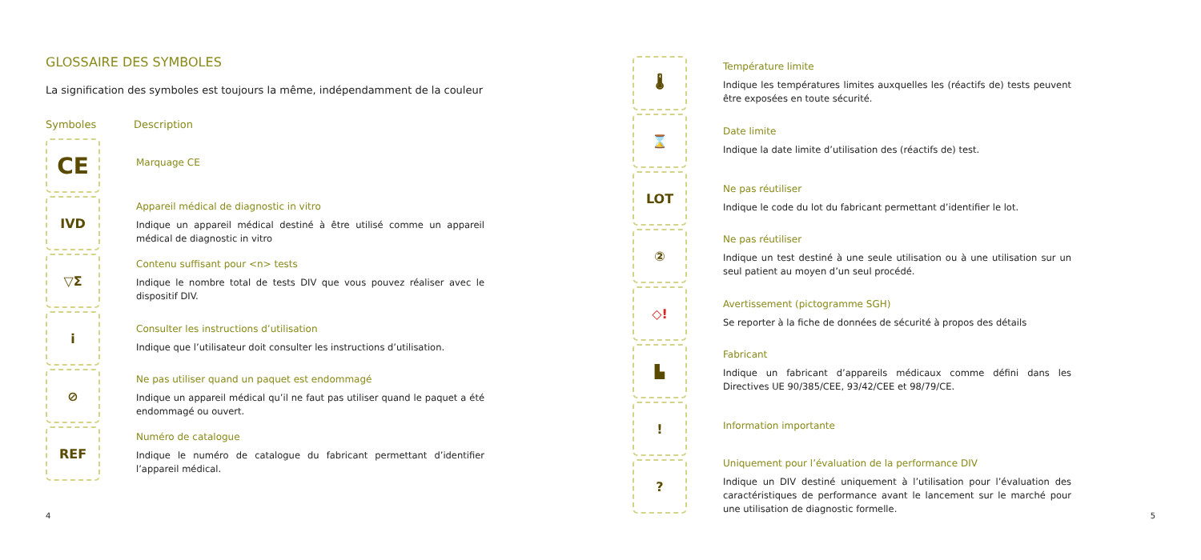GLOSSAIRE DES SYMBOLES
La signification des symboles est toujours la même, indépendamment de la couleur
Symboles Description
CE
Marquage CE
IVD
Appareil médical de diagnostic in vitro
Indique un appareil médical destiné à être utilisé comme un appareil médical de diagnostic in vitro
▽Σ
Contenu suffisant pour <n> tests
Indique le nombre total de tests DIV que vous pouvez réaliser avec le dispositif DIV.
i
Consulter les instructions d’utilisation
Indique que l’utilisateur doit consulter les instructions d’utilisation.
⊘
Ne pas utiliser quand un paquet est endommagé
Indique un appareil médical qu’il ne faut pas utiliser quand le paquet a été endommagé ou ouvert.
REF
Numéro de catalogue
Indique le numéro de catalogue du fabricant permettant d’identifier l’appareil médical.
4
🌡
Température limite
Indique les températures limites auxquelles les (réactifs de) tests peuvent être exposées en toute sécurité.
⌛
Date limite
Indique la date limite d’utilisation des (réactifs de) test.
LOT
Ne pas réutiliser
Indique le code du lot du fabricant permettant d’identifier le lot.
②
Ne pas réutiliser
Indique un test destiné à une seule utilisation ou à une utilisation sur un seul patient au moyen d’un seul procédé.
◇!
Avertissement (pictogramme SGH)
Se reporter à la fiche de données de sécurité à propos des détails
▙
Fabricant
Indique un fabricant d’appareils médicaux comme défini dans les Directives UE 90/385/CEE, 93/42/CEE et 98/79/CE.
!
Information importante
?
Uniquement pour l’évaluation de la performance DIV
Indique un DIV destiné uniquement à l’utilisation pour l’évaluation des caractéristiques de performance avant le lancement sur le marché pour une utilisation de diagnostic formelle.
5